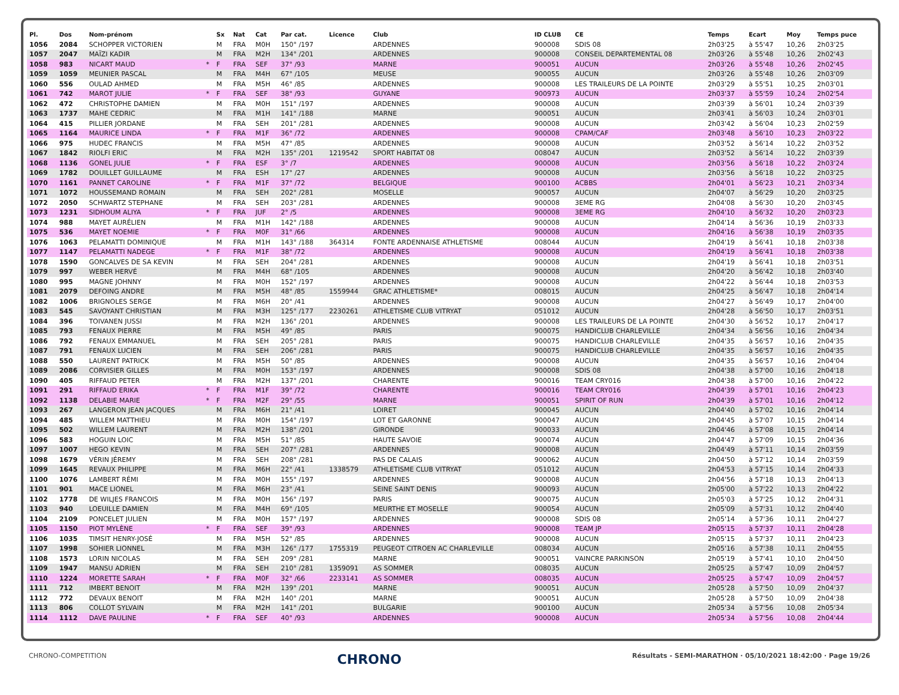| Pl. | Dos | Nom-prénom | | Sx | Nat | Cat | Par cat. | Licence | Club | ID CLUB | CE | Temps | Ecart | Moy | Temps puce |
| --- | --- | --- | --- | --- | --- | --- | --- | --- | --- | --- | --- | --- | --- | --- | --- |
| 1056 | 2084 | SCHOPPER VICTORIEN | | M | FRA | M0H | 150° /197 | | ARDENNES | 900008 | SDIS 08 | 2h03'25 | à 55'47 | 10,26 | 2h03'25 |
| 1057 | 2047 | MAÏZI KADIR | | M | FRA | M2H | 134° /201 | | ARDENNES | 900008 | CONSEIL DEPARTEMENTAL 08 | 2h03'26 | à 55'48 | 10,26 | 2h02'43 |
| 1058 | 983 | NICART MAUD | * | F | FRA | SEF | 37° /93 | | MARNE | 900051 | AUCUN | 2h03'26 | à 55'48 | 10,26 | 2h02'45 |
| 1059 | 1059 | MEUNIER PASCAL | | M | FRA | M4H | 67° /105 | | MEUSE | 900055 | AUCUN | 2h03'26 | à 55'48 | 10,26 | 2h03'09 |
| 1060 | 556 | OULAD AHMED | | M | FRA | M5H | 46° /85 | | ARDENNES | 900008 | LES TRAILEURS DE LA POINTE | 2h03'29 | à 55'51 | 10,25 | 2h03'01 |
| 1061 | 742 | MAROT JULIE | * | F | FRA | SEF | 38° /93 | | GUYANE | 900973 | AUCUN | 2h03'37 | à 55'59 | 10,24 | 2h02'54 |
| 1062 | 472 | CHRISTOPHE DAMIEN | | M | FRA | M0H | 151° /197 | | ARDENNES | 900008 | AUCUN | 2h03'39 | à 56'01 | 10,24 | 2h03'39 |
| 1063 | 1737 | MAHE CEDRIC | | M | FRA | M1H | 141° /188 | | MARNE | 900051 | AUCUN | 2h03'41 | à 56'03 | 10,24 | 2h03'01 |
| 1064 | 415 | PILLIER JORDANE | | M | FRA | SEH | 201° /281 | | ARDENNES | 900008 | AUCUN | 2h03'42 | à 56'04 | 10,23 | 2h02'59 |
| 1065 | 1164 | MAURICE LINDA | * | F | FRA | M1F | 36° /72 | | ARDENNES | 900008 | CPAM/CAF | 2h03'48 | à 56'10 | 10,23 | 2h03'22 |
| 1066 | 975 | HUDEC FRANCIS | | M | FRA | M5H | 47° /85 | | ARDENNES | 900008 | AUCUN | 2h03'52 | à 56'14 | 10,22 | 2h03'52 |
| 1067 | 1842 | RIOLFI ERIC | | M | FRA | M2H | 135° /201 | 1219542 | SPORT HABITAT 08 | 008047 | AUCUN | 2h03'52 | à 56'14 | 10,22 | 2h03'39 |
| 1068 | 1136 | GONEL JULIE | * | F | FRA | ESF | 3° /7 | | ARDENNES | 900008 | AUCUN | 2h03'56 | à 56'18 | 10,22 | 2h03'24 |
| 1069 | 1782 | DOUILLET GUILLAUME | | M | FRA | ESH | 17° /27 | | ARDENNES | 900008 | AUCUN | 2h03'56 | à 56'18 | 10,22 | 2h03'25 |
| 1070 | 1161 | PANNET CAROLINE | * | F | FRA | M1F | 37° /72 | | BELGIQUE | 900100 | ACBBS | 2h04'01 | à 56'23 | 10,21 | 2h03'34 |
| 1071 | 1072 | HOUSSEMAND ROMAIN | | M | FRA | SEH | 202° /281 | | MOSELLE | 900057 | AUCUN | 2h04'07 | à 56'29 | 10,20 | 2h03'25 |
| 1072 | 2050 | SCHWARTZ STEPHANE | | M | FRA | SEH | 203° /281 | | ARDENNES | 900008 | 3EME RG | 2h04'08 | à 56'30 | 10,20 | 2h03'45 |
| 1073 | 1231 | SIDHOUM ALIYA | * | F | FRA | JUF | 2° /5 | | ARDENNES | 900008 | 3EME RG | 2h04'10 | à 56'32 | 10,20 | 2h03'23 |
| 1074 | 988 | MAYET AURÉLIEN | | M | FRA | M1H | 142° /188 | | ARDENNES | 900008 | AUCUN | 2h04'14 | à 56'36 | 10,19 | 2h03'33 |
| 1075 | 536 | MAYET NOEMIE | * | F | FRA | M0F | 31° /66 | | ARDENNES | 900008 | AUCUN | 2h04'16 | à 56'38 | 10,19 | 2h03'35 |
| 1076 | 1063 | PELAMATTI DOMINIQUE | | M | FRA | M1H | 143° /188 | 364314 | FONTE ARDENNAISE ATHLETISME | 008044 | AUCUN | 2h04'19 | à 56'41 | 10,18 | 2h03'38 |
| 1077 | 1147 | PELAMATTI NADEGE | * | F | FRA | M1F | 38° /72 | | ARDENNES | 900008 | AUCUN | 2h04'19 | à 56'41 | 10,18 | 2h03'38 |
| 1078 | 1590 | GONCALVES DE SA KEVIN | | M | FRA | SEH | 204° /281 | | ARDENNES | 900008 | AUCUN | 2h04'19 | à 56'41 | 10,18 | 2h03'51 |
| 1079 | 997 | WEBER HERVÉ | | M | FRA | M4H | 68° /105 | | ARDENNES | 900008 | AUCUN | 2h04'20 | à 56'42 | 10,18 | 2h03'40 |
| 1080 | 995 | MAGNE JOHNNY | | M | FRA | M0H | 152° /197 | | ARDENNES | 900008 | AUCUN | 2h04'22 | à 56'44 | 10,18 | 2h03'53 |
| 1081 | 2079 | DEFOING ANDRE | | M | FRA | M5H | 48° /85 | 1559944 | GRAC ATHLETISME* | 008015 | AUCUN | 2h04'25 | à 56'47 | 10,18 | 2h04'14 |
| 1082 | 1006 | BRIGNOLES SERGE | | M | FRA | M6H | 20° /41 | | ARDENNES | 900008 | AUCUN | 2h04'27 | à 56'49 | 10,17 | 2h04'00 |
| 1083 | 545 | SAVOYANT CHRISTIAN | | M | FRA | M3H | 125° /177 | 2230261 | ATHLETISME CLUB VITRYAT | 051012 | AUCUN | 2h04'28 | à 56'50 | 10,17 | 2h03'51 |
| 1084 | 396 | TOIVANEN JUSSI | | M | FRA | M2H | 136° /201 | | ARDENNES | 900008 | LES TRAILEURS DE LA POINTE | 2h04'30 | à 56'52 | 10,17 | 2h04'17 |
| 1085 | 793 | FENAUX PIERRE | | M | FRA | M5H | 49° /85 | | PARIS | 900075 | HANDICLUB CHARLEVILLE | 2h04'34 | à 56'56 | 10,16 | 2h04'34 |
| 1086 | 792 | FENAUX EMMANUEL | | M | FRA | SEH | 205° /281 | | PARIS | 900075 | HANDICLUB CHARLEVILLE | 2h04'35 | à 56'57 | 10,16 | 2h04'35 |
| 1087 | 791 | FENAUX LUCIEN | | M | FRA | SEH | 206° /281 | | PARIS | 900075 | HANDICLUB CHARLEVILLE | 2h04'35 | à 56'57 | 10,16 | 2h04'35 |
| 1088 | 550 | LAURENT PATRICK | | M | FRA | M5H | 50° /85 | | ARDENNES | 900008 | AUCUN | 2h04'35 | à 56'57 | 10,16 | 2h04'04 |
| 1089 | 2086 | CORVISIER GILLES | | M | FRA | M0H | 153° /197 | | ARDENNES | 900008 | SDIS 08 | 2h04'38 | à 57'00 | 10,16 | 2h04'18 |
| 1090 | 405 | RIFFAUD PETER | | M | FRA | M2H | 137° /201 | | CHARENTE | 900016 | TEAM CRY016 | 2h04'38 | à 57'00 | 10,16 | 2h04'22 |
| 1091 | 291 | RIFFAUD ERIKA | * | F | FRA | M1F | 39° /72 | | CHARENTE | 900016 | TEAM CRY016 | 2h04'39 | à 57'01 | 10,16 | 2h04'23 |
| 1092 | 1138 | DELABIE MARIE | * | F | FRA | M2F | 29° /55 | | MARNE | 900051 | SPIRIT OF RUN | 2h04'39 | à 57'01 | 10,16 | 2h04'12 |
| 1093 | 267 | LANGERON JEAN JACQUES | | M | FRA | M6H | 21° /41 | | LOIRET | 900045 | AUCUN | 2h04'40 | à 57'02 | 10,16 | 2h04'14 |
| 1094 | 485 | WILLEM MATTHIEU | | M | FRA | M0H | 154° /197 | | LOT ET GARONNE | 900047 | AUCUN | 2h04'45 | à 57'07 | 10,15 | 2h04'14 |
| 1095 | 502 | WILLEM LAURENT | | M | FRA | M2H | 138° /201 | | GIRONDE | 900033 | AUCUN | 2h04'46 | à 57'08 | 10,15 | 2h04'14 |
| 1096 | 583 | HOGUIN LOIC | | M | FRA | M5H | 51° /85 | | HAUTE SAVOIE | 900074 | AUCUN | 2h04'47 | à 57'09 | 10,15 | 2h04'36 |
| 1097 | 1007 | HEGO KEVIN | | M | FRA | SEH | 207° /281 | | ARDENNES | 900008 | AUCUN | 2h04'49 | à 57'11 | 10,14 | 2h03'59 |
| 1098 | 1679 | VÉRIN JÉREMY | | M | FRA | SEH | 208° /281 | | PAS DE CALAIS | 900062 | AUCUN | 2h04'50 | à 57'12 | 10,14 | 2h03'59 |
| 1099 | 1645 | REVAUX PHILIPPE | | M | FRA | M6H | 22° /41 | 1338579 | ATHLETISME CLUB VITRYAT | 051012 | AUCUN | 2h04'53 | à 57'15 | 10,14 | 2h04'33 |
| 1100 | 1076 | LAMBERT RÉMI | | M | FRA | M0H | 155° /197 | | ARDENNES | 900008 | AUCUN | 2h04'56 | à 57'18 | 10,13 | 2h04'13 |
| 1101 | 901 | MACE LIONEL | | M | FRA | M6H | 23° /41 | | SEINE SAINT DENIS | 900093 | AUCUN | 2h05'00 | à 57'22 | 10,13 | 2h04'22 |
| 1102 | 1778 | DE WILJES FRANCOIS | | M | FRA | M0H | 156° /197 | | PARIS | 900075 | AUCUN | 2h05'03 | à 57'25 | 10,12 | 2h04'31 |
| 1103 | 940 | LOEUILLE DAMIEN | | M | FRA | M4H | 69° /105 | | MEURTHE ET MOSELLE | 900054 | AUCUN | 2h05'09 | à 57'31 | 10,12 | 2h04'40 |
| 1104 | 2109 | PONCELET JULIEN | | M | FRA | M0H | 157° /197 | | ARDENNES | 900008 | SDIS 08 | 2h05'14 | à 57'36 | 10,11 | 2h04'27 |
| 1105 | 1150 | PIOT MYLÈNE | * | F | FRA | SEF | 39° /93 | | ARDENNES | 900008 | TEAM JP | 2h05'15 | à 57'37 | 10,11 | 2h04'28 |
| 1106 | 1035 | TIMSIT HENRY-JOSÉ | | M | FRA | M5H | 52° /85 | | ARDENNES | 900008 | AUCUN | 2h05'15 | à 57'37 | 10,11 | 2h04'23 |
| 1107 | 1998 | SOHIER LIONNEL | | M | FRA | M3H | 126° /177 | 1755319 | PEUGEOT CITROEN AC CHARLEVILLE | 008034 | AUCUN | 2h05'16 | à 57'38 | 10,11 | 2h04'55 |
| 1108 | 1573 | LORIN NICOLAS | | M | FRA | SEH | 209° /281 | | MARNE | 900051 | VAINCRE PARKINSON | 2h05'19 | à 57'41 | 10,10 | 2h04'50 |
| 1109 | 1947 | MANSU ADRIEN | | M | FRA | SEH | 210° /281 | 1359091 | AS SOMMER | 008035 | AUCUN | 2h05'25 | à 57'47 | 10,09 | 2h04'57 |
| 1110 | 1224 | MORETTE SARAH | * | F | FRA | M0F | 32° /66 | 2233141 | AS SOMMER | 008035 | AUCUN | 2h05'25 | à 57'47 | 10,09 | 2h04'57 |
| 1111 | 712 | IMBERT BENOIT | | M | FRA | M2H | 139° /201 | | MARNE | 900051 | AUCUN | 2h05'28 | à 57'50 | 10,09 | 2h04'37 |
| 1112 | 772 | DEVAUX BENOIT | | M | FRA | M2H | 140° /201 | | MARNE | 900051 | AUCUN | 2h05'28 | à 57'50 | 10,09 | 2h04'38 |
| 1113 | 806 | COLLOT SYLVAIN | | M | FRA | M2H | 141° /201 | | BULGARIE | 900100 | AUCUN | 2h05'34 | à 57'56 | 10,08 | 2h05'34 |
| 1114 | 1112 | DAVE PAULINE | * | F | FRA | SEF | 40° /93 | | ARDENNES | 900008 | AUCUN | 2h05'34 | à 57'56 | 10,08 | 2h04'44 |
CHRONO-COMPETITION CHRONO Résultats - SEMI-MARATHON · 05/10/2021 18:42:00 · Page 19/26